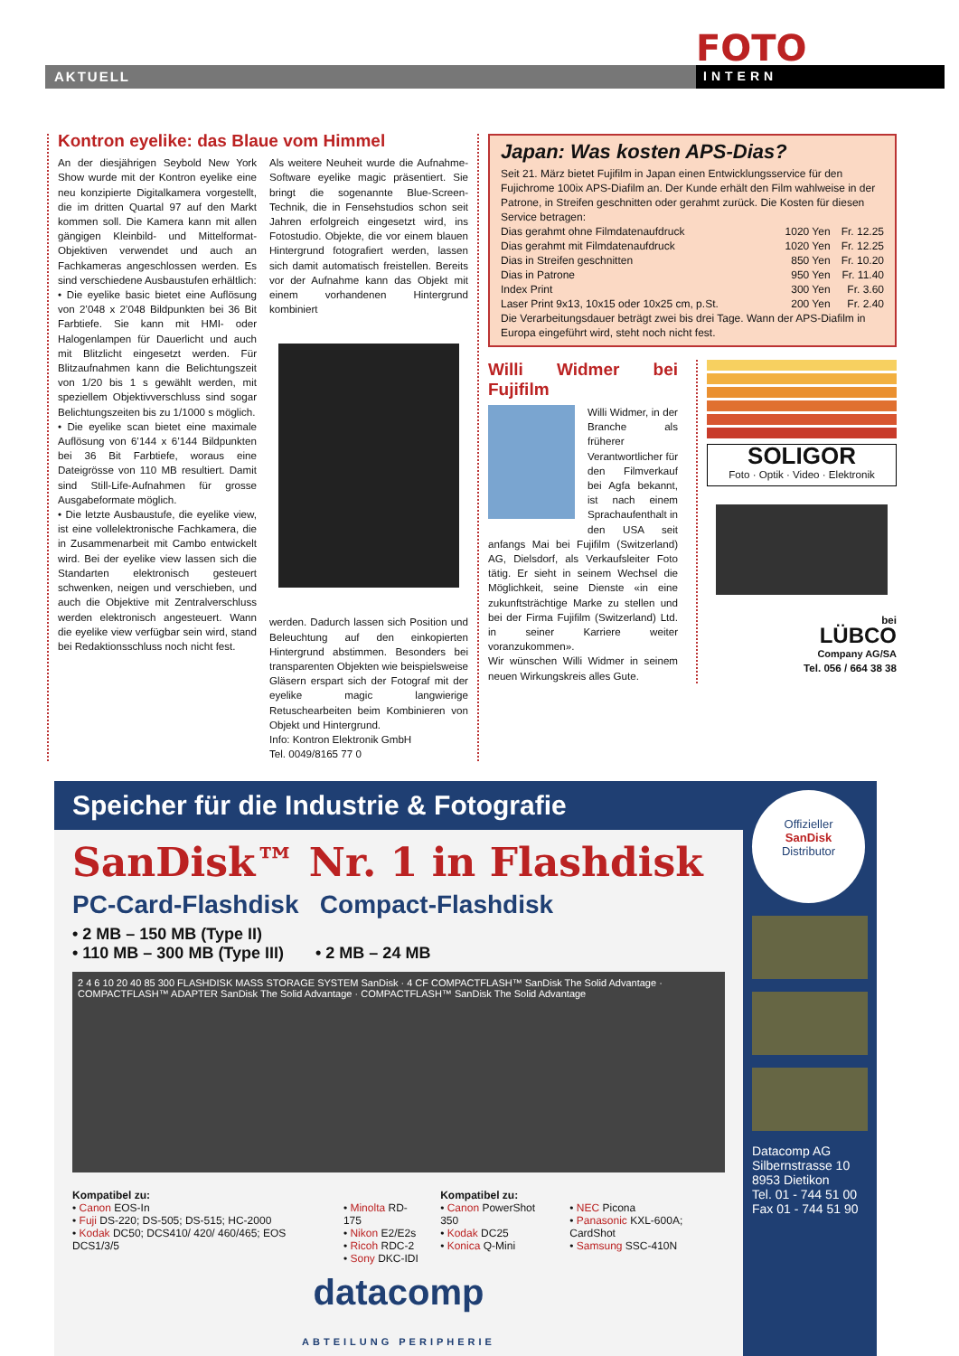FOTO
AKTUELL
INTERN
Kontron eyelike: das Blaue vom Himmel
An der diesjährigen Seybold New York Show wurde mit der Kontron eyelike eine neu konzipierte Digitalkamera vorgestellt, die im dritten Quartal 97 auf den Markt kommen soll. Die Kamera kann mit allen gängigen Kleinbild- und Mittelformat-Objektiven verwendet und auch an Fachkameras angeschlossen werden. Es sind verschiedene Ausbaustufen erhältlich:
• Die eyelike basic bietet eine Auflösung von 2’048 x 2’048 Bildpunkten bei 36 Bit Farbtiefe. Sie kann mit HMI- oder Halogenlampen für Dauerlicht und auch mit Blitzlicht eingesetzt werden. Für Blitzaufnahmen kann die Belichtungszeit von 1/20 bis 1 s gewählt werden, mit speziellem Objektivverschluss sind sogar Belichtungszeiten bis zu 1/1000 s möglich.
• Die eyelike scan bietet eine maximale Auflösung von 6’144 x 6’144 Bildpunkten bei 36 Bit Farbtiefe, woraus eine Dateigrösse von 110 MB resultiert. Damit sind Still-Life-Aufnahmen für grosse Ausgabeformate möglich.
• Die letzte Ausbaustufe, die eyelike view, ist eine vollelektronische Fachkamera, die in Zusammenarbeit mit Cambo entwickelt wird. Bei der eyelike view lassen sich die Standarten elektronisch gesteuert schwenken, neigen und verschieben, und auch die Objektive mit Zentralverschluss werden elektronisch angesteuert. Wann die eyelike view verfügbar sein wird, stand bei Redaktionsschluss noch nicht fest.
Als weitere Neuheit wurde die Aufnahme-Software eyelike magic präsentiert. Sie bringt die sogenannte Blue-Screen-Technik, die in Fensehstudios schon seit Jahren erfolgreich eingesetzt wird, ins Fotostudio. Objekte, die vor einem blauen Hintergrund fotografiert werden, lassen sich damit automatisch freistellen. Bereits vor der Aufnahme kann das Objekt mit einem vorhandenen Hintergrund kombiniert
werden. Dadurch lassen sich Position und Beleuchtung auf den einkopierten Hintergrund abstimmen. Besonders bei transparenten Objekten wie beispielsweise Gläsern erspart sich der Fotograf mit der eyelike magic langwierige Retuschearbeiten beim Kombinieren von Objekt und Hintergrund.
Info: Kontron Elektronik GmbH
Tel. 0049/8165 77 0
Japan: Was kosten APS-Dias?
Seit 21. März bietet Fujifilm in Japan einen Entwicklungsservice für den Fujichrome 100ix APS-Diafilm an. Der Kunde erhält den Film wahlweise in der Patrone, in Streifen geschnitten oder gerahmt zurück. Die Kosten für diesen Service betragen:
| Dias gerahmt ohne Filmdatenaufdruck | 1020 Yen | Fr. 12.25 |
| Dias gerahmt mit Filmdatenaufdruck | 1020 Yen | Fr. 12.25 |
| Dias in Streifen geschnitten | 850 Yen | Fr. 10.20 |
| Dias in Patrone | 950 Yen | Fr. 11.40 |
| Index Print | 300 Yen | Fr. 3.60 |
| Laser Print 9x13, 10x15 oder 10x25 cm, p.St. | 200 Yen | Fr. 2.40 |
Die Verarbeitungsdauer beträgt zwei bis drei Tage. Wann der APS-Diafilm in Europa eingeführt wird, steht noch nicht fest.
Willi Widmer bei Fujifilm
Willi Widmer, in der Branche als früherer Verantwortlicher für den Filmverkauf bei Agfa bekannt, ist nach einem Sprachaufenthalt in den USA seit anfangs Mai bei Fujifilm (Switzerland) AG, Dielsdorf, als Verkaufsleiter Foto tätig. Er sieht in seinem Wechsel die Möglichkeit, seine Dienste «in eine zukunftsträchtige Marke zu stellen und bei der Firma Fujifilm (Switzerland) Ltd. in seiner Karriere weiter voranzukommen».
Wir wünschen Willi Widmer in seinem neuen Wirkungskreis alles Gute.
SOLIGOR
Foto · Optik · Video · Elektronik
bei
LÜBCO
Company AG/SA
Tel. 056 / 664 38 38
Speicher für die Industrie & Fotografie
SanDisk™ Nr. 1 in Flashdisk
PC-Card-Flashdisk Compact-Flashdisk
• 2 MB – 150 MB (Type II)
• 110 MB – 300 MB (Type III) • 2 MB – 24 MB
2 4 6 10 20 40 85 300 FLASHDISK MASS STORAGE SYSTEM SanDisk · 4 CF COMPACTFLASH™ SanDisk The Solid Advantage · COMPACTFLASH™ ADAPTER SanDisk The Solid Advantage · COMPACTFLASH™ SanDisk The Solid Advantage
Kompatibel zu:
• Canon EOS-In
• Fuji DS-220; DS-505; DS-515; HC-2000
• Kodak DC50; DCS410/ 420/ 460/465; EOS DCS1/3/5
• Minolta RD-175
• Nikon E2/E2s
• Ricoh RDC-2
• Sony DKC-IDI
Kompatibel zu:
• Canon PowerShot 350
• Kodak DC25
• Konica Q-Mini
• NEC Picona
• Panasonic KXL-600A; CardShot
• Samsung SSC-410N
datacomp
ABTEILUNG PERIPHERIE
Offizieller
SanDisk
Distributor
Datacomp AG
Silbernstrasse 10
8953 Dietikon
Tel. 01 - 744 51 00
Fax 01 - 744 51 90